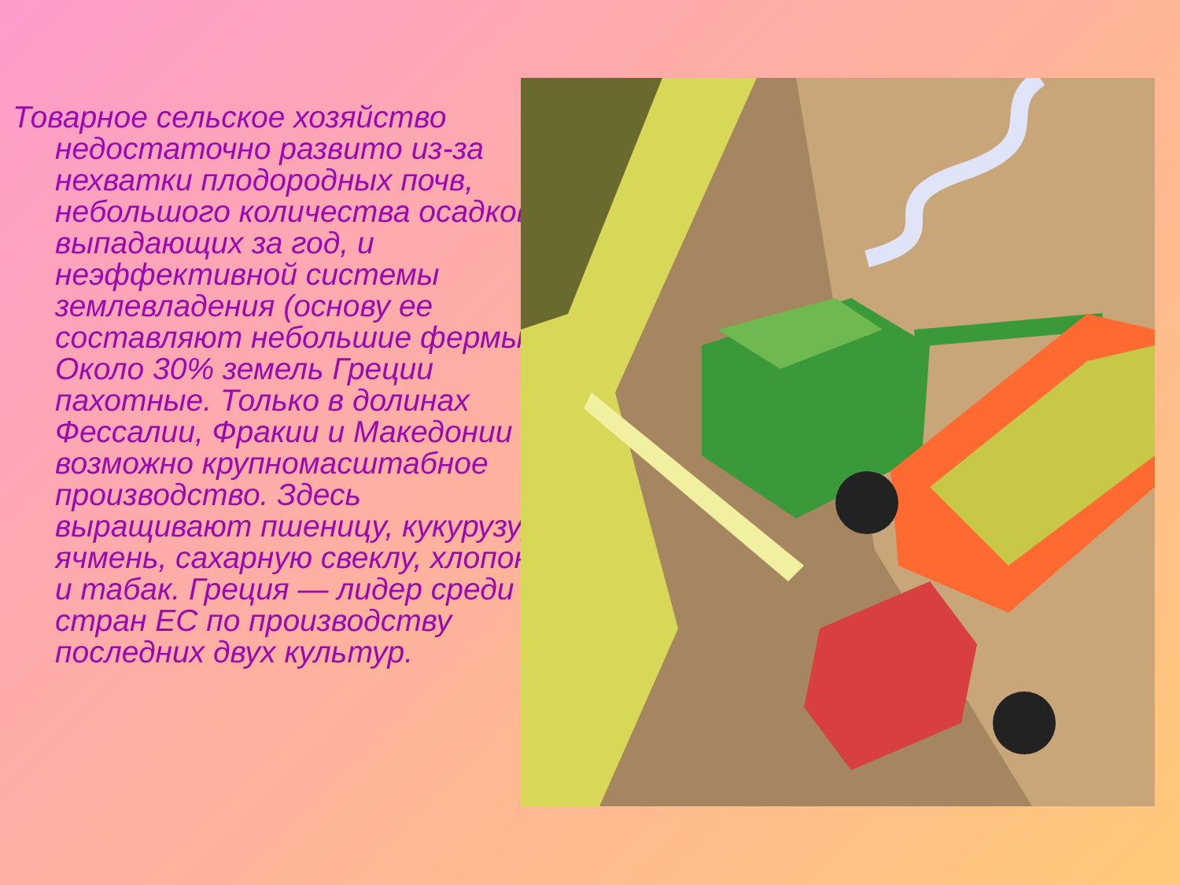Товарное сельское хозяйство недостаточно развито из-за нехватки плодородных почв, небольшого количества осадков, выпадающих за год, и неэффективной системы землевладения (основу ее составляют небольшие фермы). Около 30% земель Греции пахотные. Только в долинах Фессалии, Фракии и Македонии возможно крупномасштабное производство. Здесь выращивают пшеницу, кукурузу, ячмень, сахарную свеклу, хлопок и табак. Греция — лидер среди стран ЕС по производству последних двух культур.